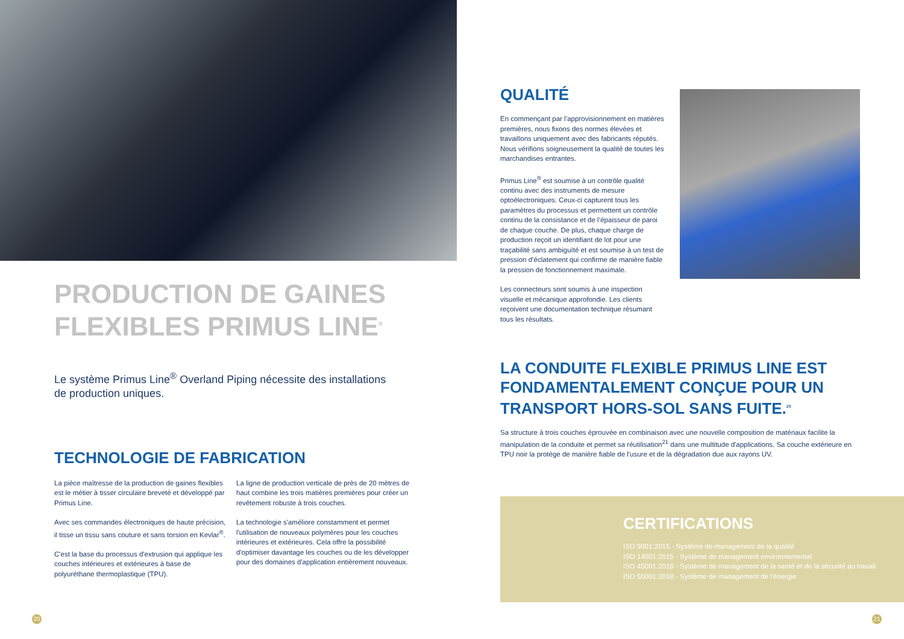PRODUCTION DE GAINES
FLEXIBLES PRIMUS LINE<sup>®</sup>
Le système Primus Line<sup>®</sup> Overland Piping nécessite des installations de production uniques.
TECHNOLOGIE DE FABRICATION
La pièce maîtresse de la production de gaines flexibles est le métier à tisser circulaire breveté et développé par Primus Line.
Avec ses commandes électroniques de haute précision, il tisse un tissu sans couture et sans torsion en Kevlar<sup>®</sup>.
C'est la base du processus d'extrusion qui applique les couches intérieures et extérieures à base de polyuréthane thermoplastique (TPU).
La ligne de production verticale de près de 20 mètres de haut combine les trois matières premières pour créer un revêtement robuste à trois couches.
La technologie s'améliore constamment et permet l'utilisation de nouveaux polymères pour les couches intérieures et extérieures. Cela offre la possibilité d'optimiser davantage les couches ou de les développer pour des domaines d'application entièrement nouveaux.
20
QUALITÉ
En commençant par l’approvisionnement en matières premières, nous fixons des normes élevées et travaillons uniquement avec des fabricants réputés. Nous vérifions soigneusement la qualité de toutes les marchandises entrantes.
Primus Line<sup>®</sup> est soumise à un contrôle qualité continu avec des instruments de mesure optoélectroniques. Ceux-ci capturent tous les paramètres du processus et permettent un contrôle continu de la consistance et de l’épaisseur de paroi de chaque couche. De plus, chaque charge de production reçoit un identifiant de lot pour une traçabilité sans ambiguïté et est soumise à un test de pression d’éclatement qui confirme de manière fiable la pression de fonctionnement maximale.
Les connecteurs sont soumis à une inspection visuelle et mécanique approfondie. Les clients reçoivent une documentation technique résumant tous les résultats.
LA CONDUITE FLEXIBLE PRIMUS LINE EST FONDAMENTALEMENT CONÇUE POUR UN TRANSPORT HORS-SOL SANS FUITE.<sup>20</sup>
Sa structure à trois couches éprouvée en combinaison avec une nouvelle composition de matériaux facilite la manipulation de la conduite et permet sa réutilisation<sup>21</sup> dans une multitude d'applications. Sa couche extérieure en TPU noir la protège de manière fiable de l'usure et de la dégradation due aux rayons UV.
CERTIFICATIONS
ISO 9001:2015 - Système de management de la qualité
ISO 14001:2015 - Système de management environnemental
ISO 45001:2018 - Système de management de la santé et de la sécurité au travail
ISO 50001:2018 - Système de management de l'énergie
21